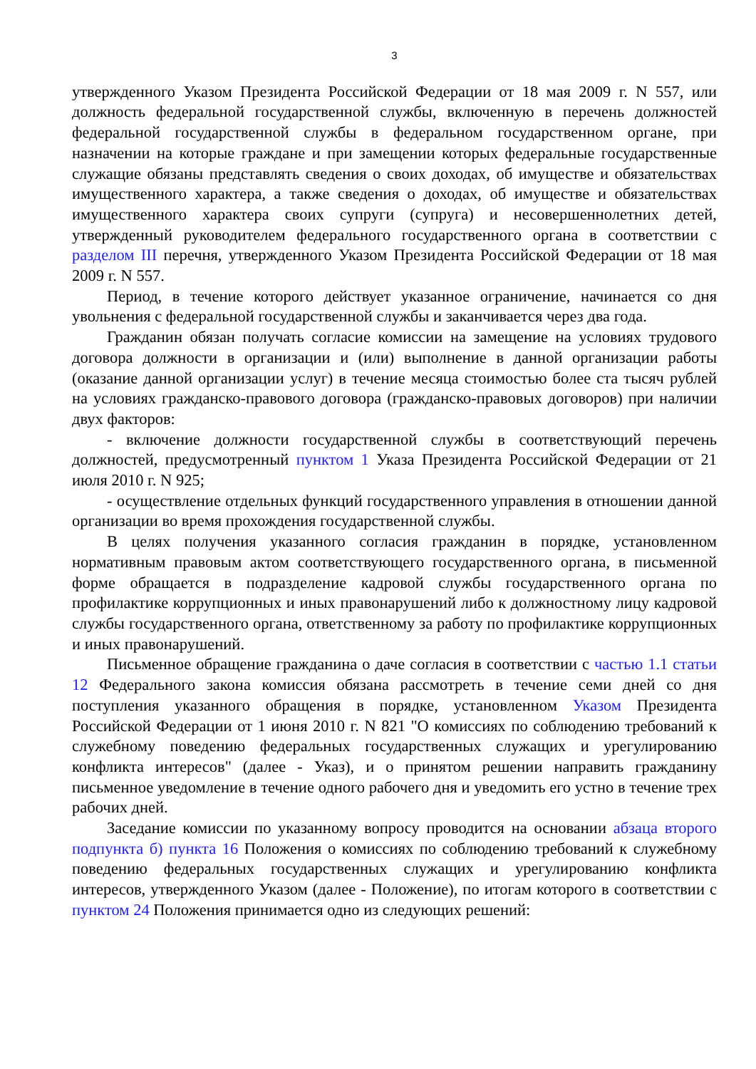3
утвержденного Указом Президента Российской Федерации от 18 мая 2009 г. N 557, или должность федеральной государственной службы, включенную в перечень должностей федеральной государственной службы в федеральном государственном органе, при назначении на которые граждане и при замещении которых федеральные государственные служащие обязаны представлять сведения о своих доходах, об имуществе и обязательствах имущественного характера, а также сведения о доходах, об имуществе и обязательствах имущественного характера своих супруги (супруга) и несовершеннолетних детей, утвержденный руководителем федерального государственного органа в соответствии с разделом III перечня, утвержденного Указом Президента Российской Федерации от 18 мая 2009 г. N 557.
Период, в течение которого действует указанное ограничение, начинается со дня увольнения с федеральной государственной службы и заканчивается через два года.
Гражданин обязан получать согласие комиссии на замещение на условиях трудового договора должности в организации и (или) выполнение в данной организации работы (оказание данной организации услуг) в течение месяца стоимостью более ста тысяч рублей на условиях гражданско-правового договора (гражданско-правовых договоров) при наличии двух факторов:
- включение должности государственной службы в соответствующий перечень должностей, предусмотренный пунктом 1 Указа Президента Российской Федерации от 21 июля 2010 г. N 925;
- осуществление отдельных функций государственного управления в отношении данной организации во время прохождения государственной службы.
В целях получения указанного согласия гражданин в порядке, установленном нормативным правовым актом соответствующего государственного органа, в письменной форме обращается в подразделение кадровой службы государственного органа по профилактике коррупционных и иных правонарушений либо к должностному лицу кадровой службы государственного органа, ответственному за работу по профилактике коррупционных и иных правонарушений.
Письменное обращение гражданина о даче согласия в соответствии с частью 1.1 статьи 12 Федерального закона комиссия обязана рассмотреть в течение семи дней со дня поступления указанного обращения в порядке, установленном Указом Президента Российской Федерации от 1 июня 2010 г. N 821 "О комиссиях по соблюдению требований к служебному поведению федеральных государственных служащих и урегулированию конфликта интересов" (далее - Указ), и о принятом решении направить гражданину письменное уведомление в течение одного рабочего дня и уведомить его устно в течение трех рабочих дней.
Заседание комиссии по указанному вопросу проводится на основании абзаца второго подпункта б) пункта 16 Положения о комиссиях по соблюдению требований к служебному поведению федеральных государственных служащих и урегулированию конфликта интересов, утвержденного Указом (далее - Положение), по итогам которого в соответствии с пунктом 24 Положения принимается одно из следующих решений: